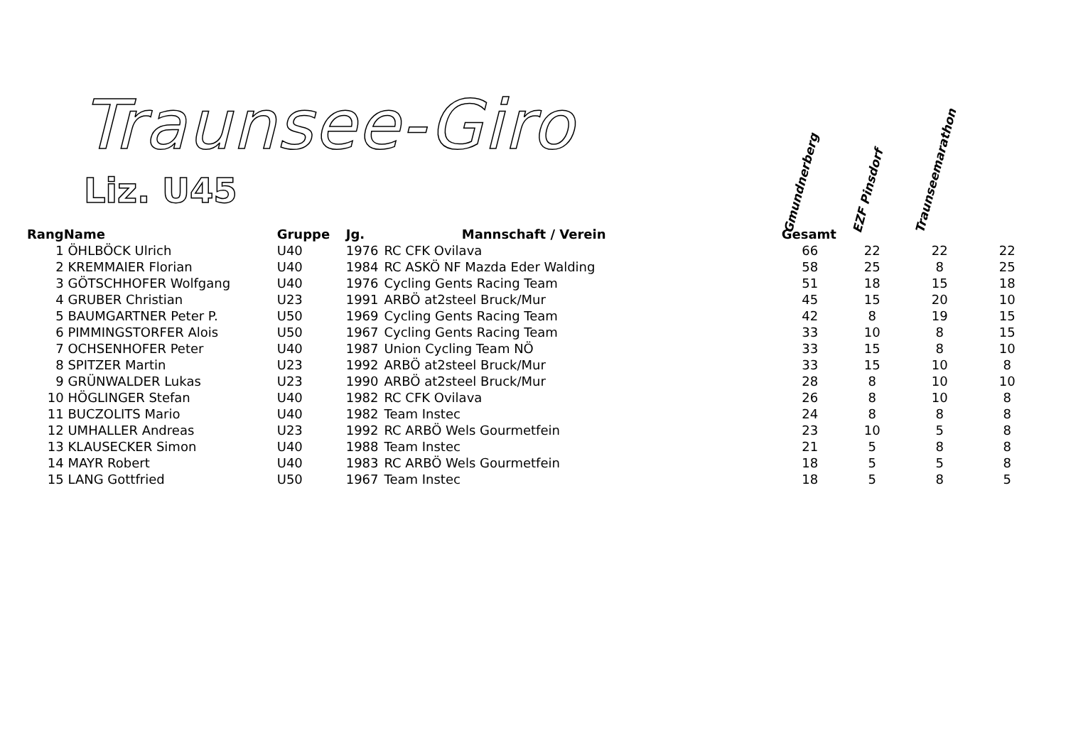Traunsee-Giro
Liz. U45
Gmundnerberg EZF Pinsdorf Traunseemarathon
| Rang | Name | Gruppe | Jg. | Mannschaft / Verein | Gesamt | | | |
| --- | --- | --- | --- | --- | --- | --- | --- | --- |
| 1 | ÖHLBÖCK Ulrich | U40 | 1976 | RC CFK Ovilava | 66 | 22 | 22 | 22 |
| 2 | KREMMAIER Florian | U40 | 1984 | RC ASKÖ NF Mazda Eder Walding | 58 | 25 | 8 | 25 |
| 3 | GÖTSCHHOFER Wolfgang | U40 | 1976 | Cycling Gents Racing Team | 51 | 18 | 15 | 18 |
| 4 | GRUBER Christian | U23 | 1991 | ARBÖ at2steel Bruck/Mur | 45 | 15 | 20 | 10 |
| 5 | BAUMGARTNER Peter P. | U50 | 1969 | Cycling Gents Racing Team | 42 | 8 | 19 | 15 |
| 6 | PIMMINGSTORFER Alois | U50 | 1967 | Cycling Gents Racing Team | 33 | 10 | 8 | 15 |
| 7 | OCHSENHOFER Peter | U40 | 1987 | Union Cycling Team NÖ | 33 | 15 | 8 | 10 |
| 8 | SPITZER Martin | U23 | 1992 | ARBÖ at2steel Bruck/Mur | 33 | 15 | 10 | 8 |
| 9 | GRÜNWALDER Lukas | U23 | 1990 | ARBÖ at2steel Bruck/Mur | 28 | 8 | 10 | 10 |
| 10 | HÖGLINGER Stefan | U40 | 1982 | RC CFK Ovilava | 26 | 8 | 10 | 8 |
| 11 | BUCZOLITS Mario | U40 | 1982 | Team Instec | 24 | 8 | 8 | 8 |
| 12 | UMHALLER Andreas | U23 | 1992 | RC ARBÖ Wels Gourmetfein | 23 | 10 | 5 | 8 |
| 13 | KLAUSECKER Simon | U40 | 1988 | Team Instec | 21 | 5 | 8 | 8 |
| 14 | MAYR Robert | U40 | 1983 | RC ARBÖ Wels Gourmetfein | 18 | 5 | 5 | 8 |
| 15 | LANG Gottfried | U50 | 1967 | Team Instec | 18 | 5 | 8 | 5 |